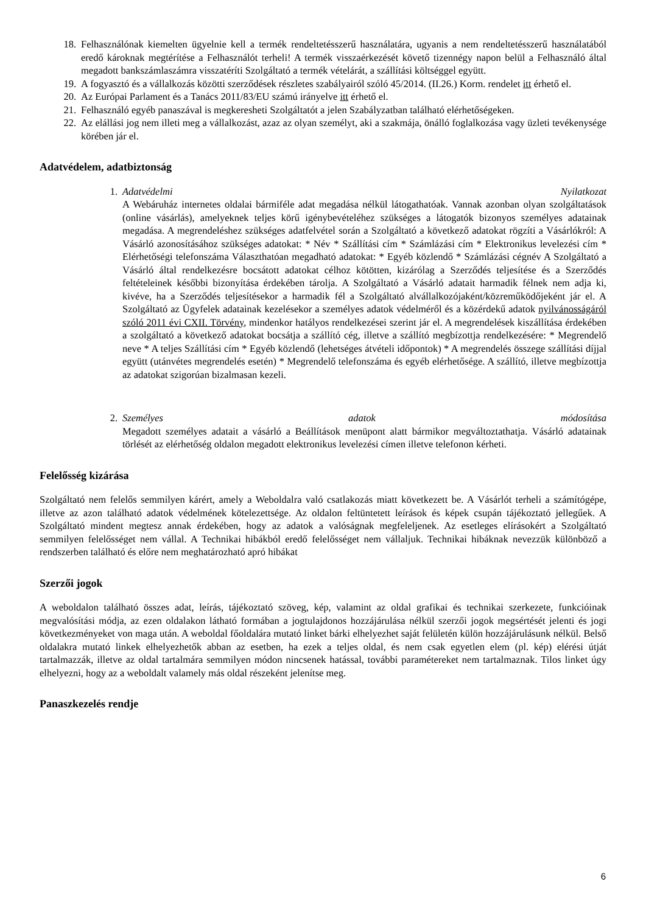18. Felhasználónak kiemelten ügyelnie kell a termék rendeltetésszerű használatára, ugyanis a nem rendeltetésszerű használatából eredő károknak megtérítése a Felhasználót terheli! A termék visszaérkezését követő tizennégy napon belül a Felhasználó által megadott bankszámlaszámra visszatéríti Szolgáltató a termék vételárát, a szállítási költséggel együtt.
19. A fogyasztó és a vállalkozás közötti szerződések részletes szabályairól szóló 45/2014. (II.26.) Korm. rendelet itt érhető el.
20. Az Európai Parlament és a Tanács 2011/83/EU számú irányelve itt érhető el.
21. Felhasználó egyéb panaszával is megkeresheti Szolgáltatót a jelen Szabályzatban található elérhetőségeken.
22. Az elállási jog nem illeti meg a vállalkozást, azaz az olyan személyt, aki a szakmája, önálló foglalkozása vagy üzleti tevékenysége körében jár el.
Adatvédelem, adatbiztonság
1. Adatvédelmi Nyilatkozat
A Webáruház internetes oldalai bármiféle adat megadása nélkül látogathatóak. Vannak azonban olyan szolgáltatások (online vásárlás), amelyeknek teljes körű igénybevételéhez szükséges a látogatók bizonyos személyes adatainak megadása. A megrendeléshez szükséges adatfelvétel során a Szolgáltató a következő adatokat rögzíti a Vásárlókról: A Vásárló azonosításához szükséges adatokat: * Név * Szállítási cím * Számlázási cím * Elektronikus levelezési cím * Elérhetőségi telefonszáma Választhatóan megadható adatokat: * Egyéb közlendő * Számlázási cégnév A Szolgáltató a Vásárló által rendelkezésre bocsátott adatokat célhoz kötötten, kizárólag a Szerződés teljesítése és a Szerződés feltételeinek későbbi bizonyítása érdekében tárolja. A Szolgáltató a Vásárló adatait harmadik félnek nem adja ki, kivéve, ha a Szerződés teljesítésekor a harmadik fél a Szolgáltató alvállalkozójaként/közreműködőjeként jár el. A Szolgáltató az Ügyfelek adatainak kezelésekor a személyes adatok védelméről és a közérdekű adatok nyilvánosságáról szóló 2011 évi CXII. Törvény, mindenkor hatályos rendelkezései szerint jár el. A megrendelések kiszállítása érdekében a szolgáltató a következő adatokat bocsátja a szállító cég, illetve a szállító megbízottja rendelkezésére: * Megrendelő neve * A teljes Szállítási cím * Egyéb közlendő (lehetséges átvételi időpontok) * A megrendelés összege szállítási díjjal együtt (utánvétes megrendelés esetén) * Megrendelő telefonszáma és egyéb elérhetősége. A szállító, illetve megbízottja az adatokat szigorúan bizalmasan kezeli.
2. Személyes adatok módosítása
Megadott személyes adatait a vásárló a Beállítások menüpont alatt bármikor megváltoztathatja. Vásárló adatainak törlését az elérhetőség oldalon megadott elektronikus levelezési címen illetve telefonon kérheti.
Felelősség kizárása
Szolgáltató nem felelős semmilyen kárért, amely a Weboldalra való csatlakozás miatt következett be. A Vásárlót terheli a számítógépe, illetve az azon található adatok védelmének kötelezettsége. Az oldalon feltüntetett leírások és képek csupán tájékoztató jellegűek. A Szolgáltató mindent megtesz annak érdekében, hogy az adatok a valóságnak megfeleljenek. Az esetleges elírásokért a Szolgáltató semmilyen felelősséget nem vállal. A Technikai hibákból eredő felelősséget nem vállaljuk. Technikai hibáknak nevezzük különböző a rendszerben található és előre nem meghatározható apró hibákat
Szerzői jogok
A weboldalon található összes adat, leírás, tájékoztató szöveg, kép, valamint az oldal grafikai és technikai szerkezete, funkcióinak megvalósítási módja, az ezen oldalakon látható formában a jogtulajdonos hozzájárulása nélkül szerzői jogok megsértését jelenti és jogi következményeket von maga után. A weboldal főoldalára mutató linket bárki elhelyezhet saját felületén külön hozzájárulásunk nélkül. Belső oldalakra mutató linkek elhelyezhetők abban az esetben, ha ezek a teljes oldal, és nem csak egyetlen elem (pl. kép) elérési útját tartalmazzák, illetve az oldal tartalmára semmilyen módon nincsenek hatással, további paramétereket nem tartalmaznak. Tilos linket úgy elhelyezni, hogy az a weboldalt valamely más oldal részeként jelenítse meg.
Panaszkezelés rendje
6